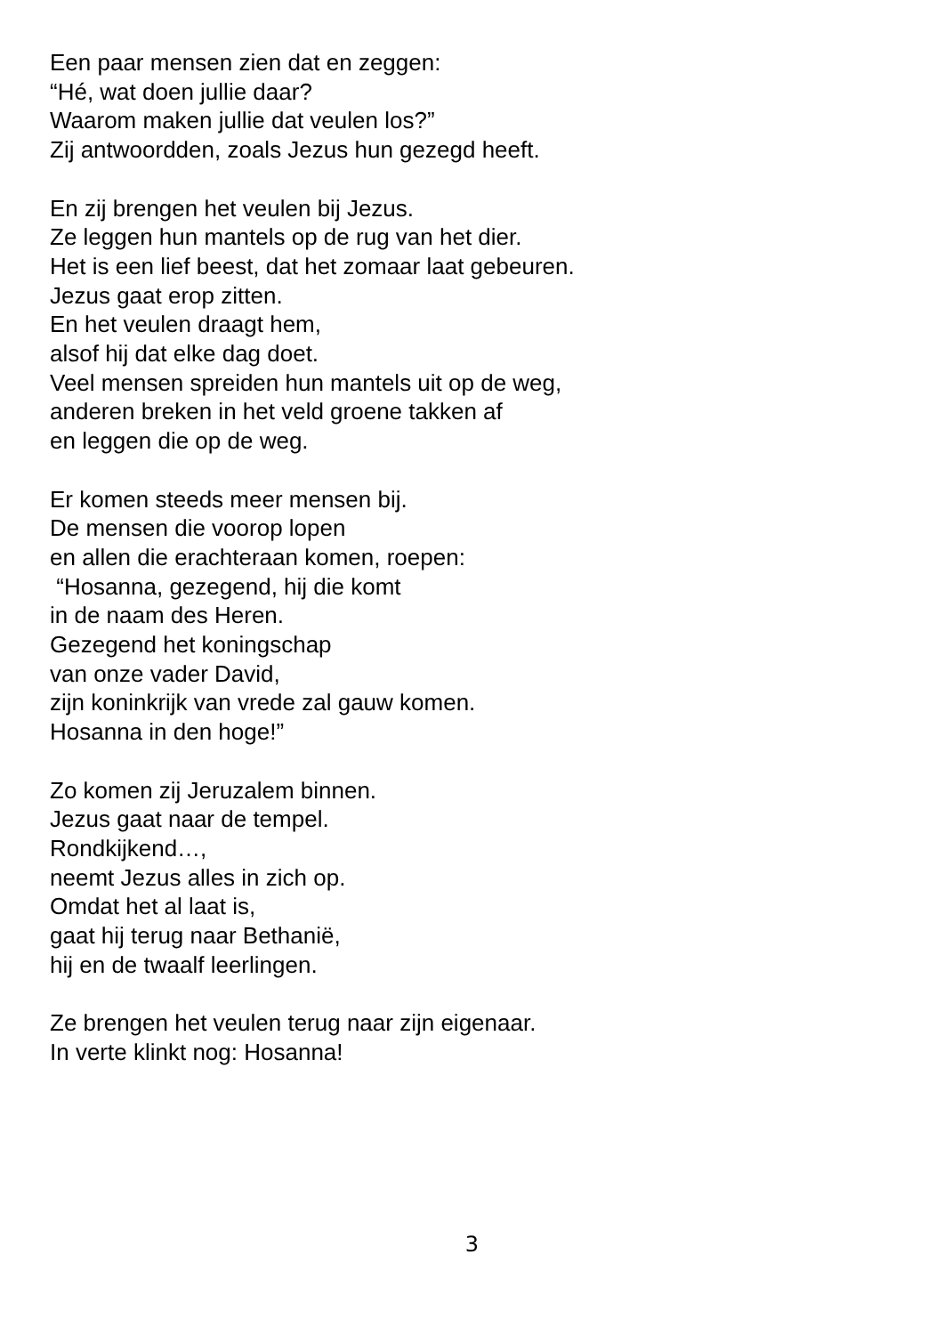Een paar mensen zien dat en zeggen:
“Hé, wat doen jullie daar?
Waarom maken jullie dat veulen los?”
Zij antwoordden, zoals Jezus hun gezegd heeft.
En zij brengen het veulen bij Jezus.
Ze leggen hun mantels op de rug van het dier.
Het is een lief beest, dat het zomaar laat gebeuren.
Jezus gaat erop zitten.
En het veulen draagt hem,
alsof hij dat elke dag doet.
Veel mensen spreiden hun mantels uit op de weg,
anderen breken in het veld groene takken af
en leggen die op de weg.
Er komen steeds meer mensen bij.
De mensen die voorop lopen
en allen die erachteraan komen, roepen:
“Hosanna, gezegend, hij die komt
in de naam des Heren.
Gezegend het koningschap
van onze vader David,
zijn koninkrijk van vrede zal gauw komen.
Hosanna in den hoge!”
Zo komen zij Jeruzalem binnen.
Jezus gaat naar de tempel.
Rondkijkend…,
neemt Jezus alles in zich op.
Omdat het al laat is,
gaat hij terug naar Bethanië,
hij en de twaalf leerlingen.
Ze brengen het veulen terug naar zijn eigenaar.
In verte klinkt nog: Hosanna!
3